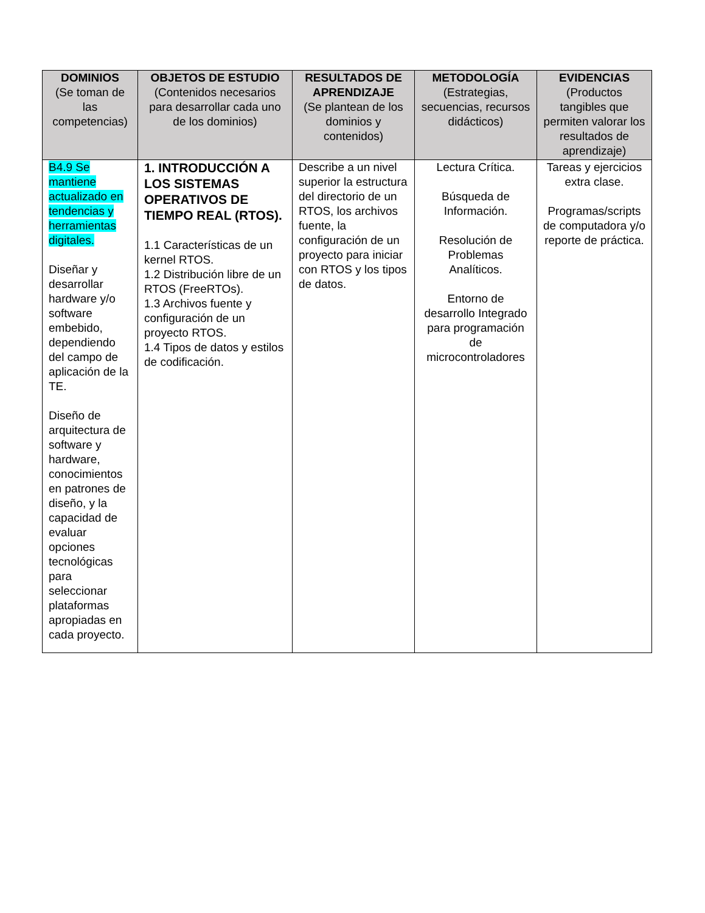| DOMINIOS (Se toman de las competencias) | OBJETOS DE ESTUDIO (Contenidos necesarios para desarrollar cada uno de los dominios) | RESULTADOS DE APRENDIZAJE (Se plantean de los dominios y contenidos) | METODOLOGÍA (Estrategias, secuencias, recursos didácticos) | EVIDENCIAS (Productos tangibles que permiten valorar los resultados de aprendizaje) |
| --- | --- | --- | --- | --- |
| B4.9 Se mantiene actualizado en tendencias y herramientas digitales. Diseñar y desarrollar hardware y/o software embebido, dependiendo del campo de aplicación de la TE. Diseño de arquitectura de software y hardware, conocimientos en patrones de diseño, y la capacidad de evaluar opciones tecnológicas para seleccionar plataformas apropiadas en cada proyecto. | 1. INTRODUCCIÓN A LOS SISTEMAS OPERATIVOS DE TIEMPO REAL (RTOS). 1.1 Características de un kernel RTOS. 1.2 Distribución libre de un RTOS (FreeRTOs). 1.3 Archivos fuente y configuración de un proyecto RTOS. 1.4 Tipos de datos y estilos de codificación. | Describe a un nivel superior la estructura del directorio de un RTOS, los archivos fuente, la configuración de un proyecto para iniciar con RTOS y los tipos de datos. | Lectura Crítica. Búsqueda de Información. Resolución de Problemas Analíticos. Entorno de desarrollo Integrado para programación de microcontroladores | Tareas y ejercicios extra clase. Programas/scripts de computadora y/o reporte de práctica. |